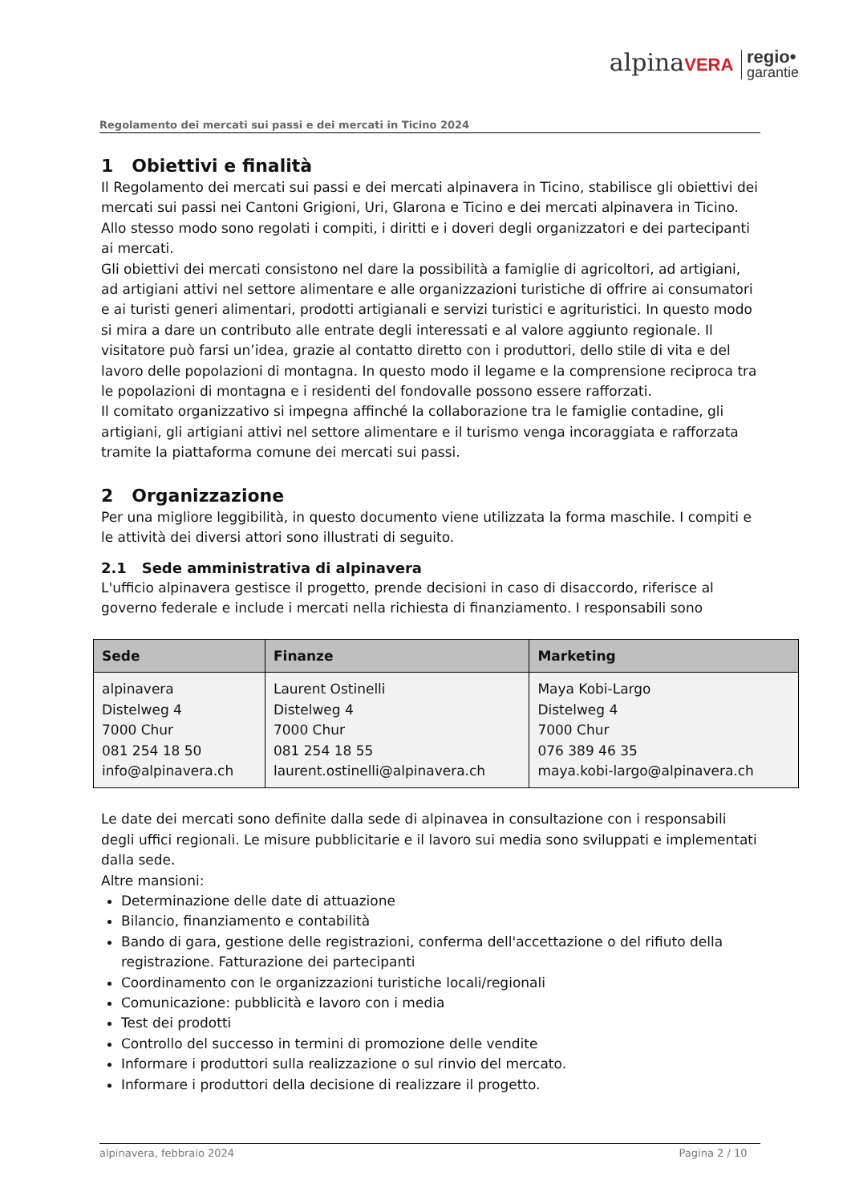alpinaVERA regio•
garantie
Regolamento dei mercati sui passi e dei mercati in Ticino 2024
1 Obiettivi e finalità
Il Regolamento dei mercati sui passi e dei mercati alpinavera in Ticino, stabilisce gli obiettivi dei mercati sui passi nei Cantoni Grigioni, Uri, Glarona e Ticino e dei mercati alpinavera in Ticino. Allo stesso modo sono regolati i compiti, i diritti e i doveri degli organizzatori e dei partecipanti ai mercati.
Gli obiettivi dei mercati consistono nel dare la possibilità a famiglie di agricoltori, ad artigiani, ad artigiani attivi nel settore alimentare e alle organizzazioni turistiche di offrire ai consumatori e ai turisti generi alimentari, prodotti artigianali e servizi turistici e agrituristici. In questo modo si mira a dare un contributo alle entrate degli interessati e al valore aggiunto regionale. Il visitatore può farsi un’idea, grazie al contatto diretto con i produttori, dello stile di vita e del lavoro delle popolazioni di montagna. In questo modo il legame e la comprensione reciproca tra le popolazioni di montagna e i residenti del fondovalle possono essere rafforzati.
Il comitato organizzativo si impegna affinché la collaborazione tra le famiglie contadine, gli artigiani, gli artigiani attivi nel settore alimentare e il turismo venga incoraggiata e rafforzata tramite la piattaforma comune dei mercati sui passi.
2 Organizzazione
Per una migliore leggibilità, in questo documento viene utilizzata la forma maschile. I compiti e le attività dei diversi attori sono illustrati di seguito.
2.1 Sede amministrativa di alpinavera
L'ufficio alpinavera gestisce il progetto, prende decisioni in caso di disaccordo, riferisce al governo federale e include i mercati nella richiesta di finanziamento. I responsabili sono
| Sede | Finanze | Marketing |
| --- | --- | --- |
| alpinavera Distelweg 4 7000 Chur 081 254 18 50 info@alpinavera.ch | Laurent Ostinelli Distelweg 4 7000 Chur 081 254 18 55 laurent.ostinelli@alpinavera.ch | Maya Kobi-Largo Distelweg 4 7000 Chur 076 389 46 35 maya.kobi-largo@alpinavera.ch |
Le date dei mercati sono definite dalla sede di alpinavea in consultazione con i responsabili degli uffici regionali. Le misure pubblicitarie e il lavoro sui media sono sviluppati e implementati dalla sede.
Altre mansioni:
Determinazione delle date di attuazione
Bilancio, finanziamento e contabilità
Bando di gara, gestione delle registrazioni, conferma dell'accettazione o del rifiuto della registrazione. Fatturazione dei partecipanti
Coordinamento con le organizzazioni turistiche locali/regionali
Comunicazione: pubblicità e lavoro con i media
Test dei prodotti
Controllo del successo in termini di promozione delle vendite
Informare i produttori sulla realizzazione o sul rinvio del mercato.
Informare i produttori della decisione di realizzare il progetto.
alpinavera, febbraio 2024 Pagina 2 / 10